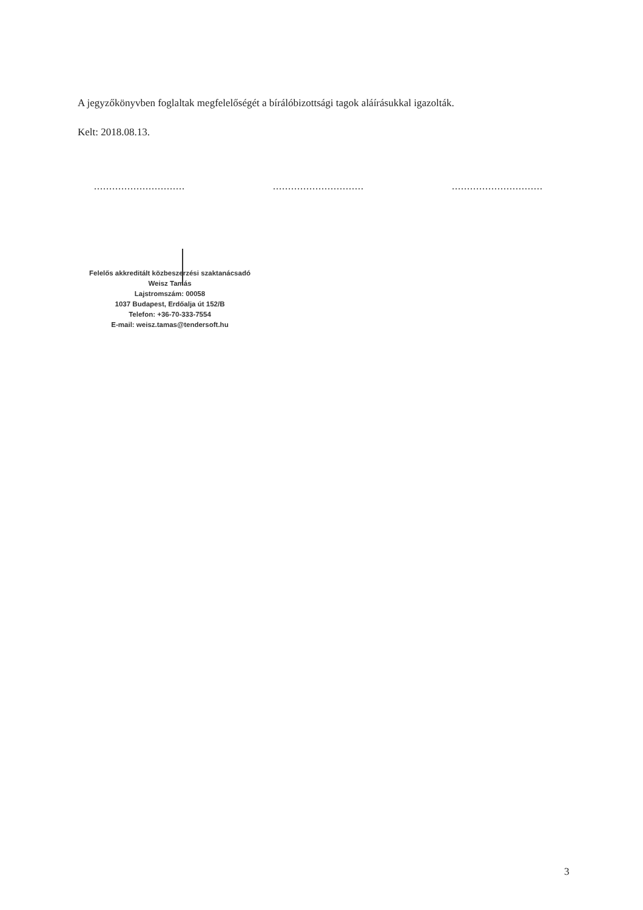A jegyzőkönyvben foglaltak megfelelőségét a bírálóbizottsági tagok aláírásukkal igazolták.
Kelt: 2018.08.13.
.............................. .............................. ..............................
Felelős akkreditált közbeszerzési szaktanácsadó
Weisz Tamás
Lajstromszám: 00058
1037 Budapest, Erdőalja út 152/B
Telefon: +36-70-333-7554
E-mail: weisz.tamas@tendersoft.hu
3